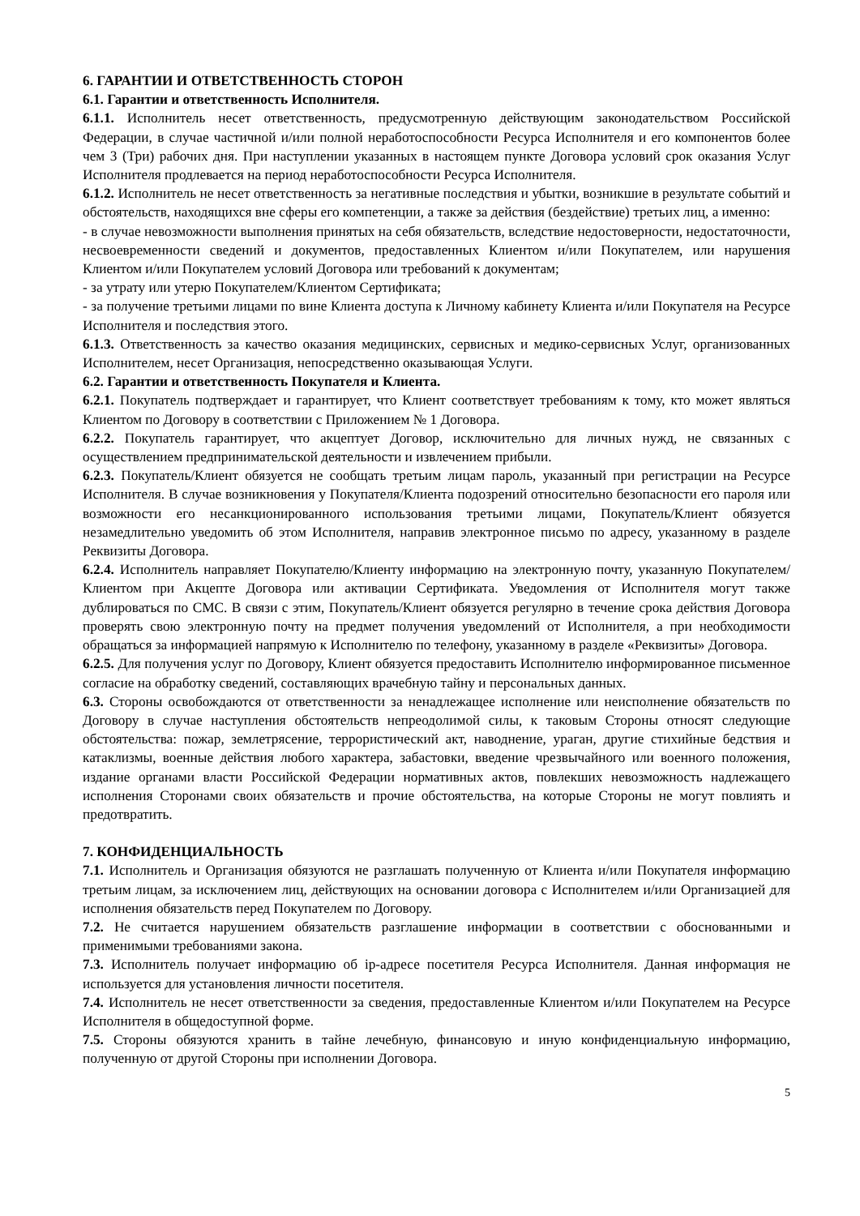6. ГАРАНТИИ И ОТВЕТСТВЕННОСТЬ СТОРОН
6.1. Гарантии и ответственность Исполнителя.
6.1.1. Исполнитель несет ответственность, предусмотренную действующим законодательством Российской Федерации, в случае частичной и/или полной неработоспособности Ресурса Исполнителя и его компонентов более чем 3 (Три) рабочих дня. При наступлении указанных в настоящем пункте Договора условий срок оказания Услуг Исполнителя продлевается на период неработоспособности Ресурса Исполнителя.
6.1.2. Исполнитель не несет ответственность за негативные последствия и убытки, возникшие в результате событий и обстоятельств, находящихся вне сферы его компетенции, а также за действия (бездействие) третьих лиц, а именно:
- в случае невозможности выполнения принятых на себя обязательств, вследствие недостоверности, недостаточности, несвоевременности сведений и документов, предоставленных Клиентом и/или Покупателем, или нарушения Клиентом и/или Покупателем условий Договора или требований к документам;
- за утрату или утерю Покупателем/Клиентом Сертификата;
- за получение третьими лицами по вине Клиента доступа к Личному кабинету Клиента и/или Покупателя на Ресурсе Исполнителя и последствия этого.
6.1.3. Ответственность за качество оказания медицинских, сервисных и медико-сервисных Услуг, организованных Исполнителем, несет Организация, непосредственно оказывающая Услуги.
6.2. Гарантии и ответственность Покупателя и Клиента.
6.2.1. Покупатель подтверждает и гарантирует, что Клиент соответствует требованиям к тому, кто может являться Клиентом по Договору в соответствии с Приложением № 1 Договора.
6.2.2. Покупатель гарантирует, что акцептует Договор, исключительно для личных нужд, не связанных с осуществлением предпринимательской деятельности и извлечением прибыли.
6.2.3. Покупатель/Клиент обязуется не сообщать третьим лицам пароль, указанный при регистрации на Ресурсе Исполнителя. В случае возникновения у Покупателя/Клиента подозрений относительно безопасности его пароля или возможности его несанкционированного использования третьими лицами, Покупатель/Клиент обязуется незамедлительно уведомить об этом Исполнителя, направив электронное письмо по адресу, указанному в разделе Реквизиты Договора.
6.2.4. Исполнитель направляет Покупателю/Клиенту информацию на электронную почту, указанную Покупателем/Клиентом при Акцепте Договора или активации Сертификата. Уведомления от Исполнителя могут также дублироваться по СМС. В связи с этим, Покупатель/Клиент обязуется регулярно в течение срока действия Договора проверять свою электронную почту на предмет получения уведомлений от Исполнителя, а при необходимости обращаться за информацией напрямую к Исполнителю по телефону, указанному в разделе «Реквизиты» Договора.
6.2.5. Для получения услуг по Договору, Клиент обязуется предоставить Исполнителю информированное письменное согласие на обработку сведений, составляющих врачебную тайну и персональных данных.
6.3. Стороны освобождаются от ответственности за ненадлежащее исполнение или неисполнение обязательств по Договору в случае наступления обстоятельств непреодолимой силы, к таковым Стороны относят следующие обстоятельства: пожар, землетрясение, террористический акт, наводнение, ураган, другие стихийные бедствия и катаклизмы, военные действия любого характера, забастовки, введение чрезвычайного или военного положения, издание органами власти Российской Федерации нормативных актов, повлекших невозможность надлежащего исполнения Сторонами своих обязательств и прочие обстоятельства, на которые Стороны не могут повлиять и предотвратить.
7. КОНФИДЕНЦИАЛЬНОСТЬ
7.1. Исполнитель и Организация обязуются не разглашать полученную от Клиента и/или Покупателя информацию третьим лицам, за исключением лиц, действующих на основании договора с Исполнителем и/или Организацией для исполнения обязательств перед Покупателем по Договору.
7.2. Не считается нарушением обязательств разглашение информации в соответствии с обоснованными и применимыми требованиями закона.
7.3. Исполнитель получает информацию об ip-адресе посетителя Ресурса Исполнителя. Данная информация не используется для установления личности посетителя.
7.4. Исполнитель не несет ответственности за сведения, предоставленные Клиентом и/или Покупателем на Ресурсе Исполнителя в общедоступной форме.
7.5. Стороны обязуются хранить в тайне лечебную, финансовую и иную конфиденциальную информацию, полученную от другой Стороны при исполнении Договора.
5